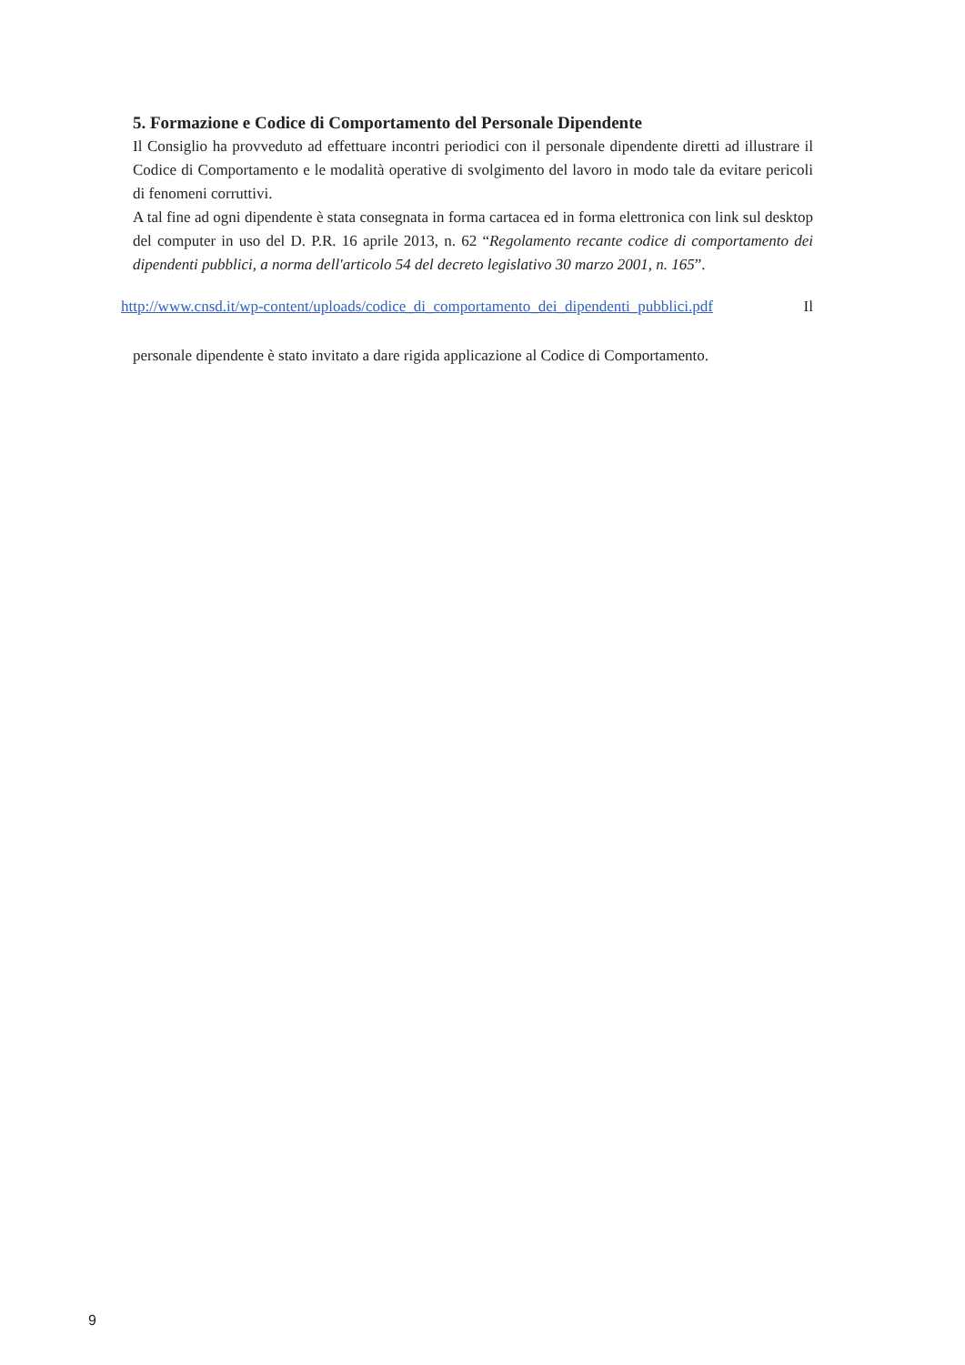5. Formazione e Codice di Comportamento del Personale Dipendente
Il Consiglio ha provveduto ad effettuare incontri periodici con il personale dipendente diretti ad illustrare il Codice di Comportamento e le modalità operative di svolgimento del lavoro in modo tale da evitare pericoli di fenomeni corruttivi.
A tal fine ad ogni dipendente è stata consegnata in forma cartacea ed in forma elettronica con link sul desktop del computer in uso del D. P.R. 16 aprile 2013, n. 62 “Regolamento recante codice di comportamento dei dipendenti pubblici, a norma dell'articolo 54 del decreto legislativo 30 marzo 2001, n. 165”.
http://www.cnsd.it/wp-content/uploads/codice_di_comportamento_dei_dipendenti_pubblici.pdf Il
personale dipendente è stato invitato a dare rigida applicazione al Codice di Comportamento.
9